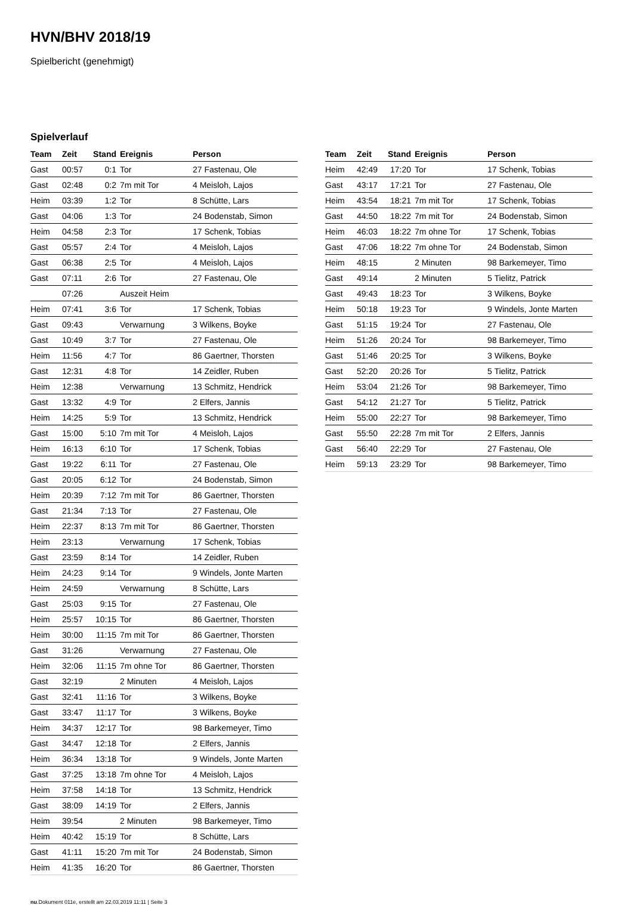HVN/BHV 2018/19
Spielbericht (genehmigt)
Spielverlauf
| Team | Zeit | Stand | Ereignis | Person |
| --- | --- | --- | --- | --- |
| Gast | 00:57 | 0:1 | Tor | 27 Fastenau, Ole |
| Gast | 02:48 | 0:2 | 7m mit Tor | 4 Meisloh, Lajos |
| Heim | 03:39 | 1:2 | Tor | 8 Schütte, Lars |
| Gast | 04:06 | 1:3 | Tor | 24 Bodenstab, Simon |
| Heim | 04:58 | 2:3 | Tor | 17 Schenk, Tobias |
| Gast | 05:57 | 2:4 | Tor | 4 Meisloh, Lajos |
| Gast | 06:38 | 2:5 | Tor | 4 Meisloh, Lajos |
| Gast | 07:11 | 2:6 | Tor | 27 Fastenau, Ole |
| | 07:26 | | Auszeit Heim | |
| Heim | 07:41 | 3:6 | Tor | 17 Schenk, Tobias |
| Gast | 09:43 | | Verwarnung | 3 Wilkens, Boyke |
| Gast | 10:49 | 3:7 | Tor | 27 Fastenau, Ole |
| Heim | 11:56 | 4:7 | Tor | 86 Gaertner, Thorsten |
| Gast | 12:31 | 4:8 | Tor | 14 Zeidler, Ruben |
| Heim | 12:38 | | Verwarnung | 13 Schmitz, Hendrick |
| Gast | 13:32 | 4:9 | Tor | 2 Elfers, Jannis |
| Heim | 14:25 | 5:9 | Tor | 13 Schmitz, Hendrick |
| Gast | 15:00 | 5:10 | 7m mit Tor | 4 Meisloh, Lajos |
| Heim | 16:13 | 6:10 | Tor | 17 Schenk, Tobias |
| Gast | 19:22 | 6:11 | Tor | 27 Fastenau, Ole |
| Gast | 20:05 | 6:12 | Tor | 24 Bodenstab, Simon |
| Heim | 20:39 | 7:12 | 7m mit Tor | 86 Gaertner, Thorsten |
| Gast | 21:34 | 7:13 | Tor | 27 Fastenau, Ole |
| Heim | 22:37 | 8:13 | 7m mit Tor | 86 Gaertner, Thorsten |
| Heim | 23:13 | | Verwarnung | 17 Schenk, Tobias |
| Gast | 23:59 | 8:14 | Tor | 14 Zeidler, Ruben |
| Heim | 24:23 | 9:14 | Tor | 9 Windels, Jonte Marten |
| Heim | 24:59 | | Verwarnung | 8 Schütte, Lars |
| Gast | 25:03 | 9:15 | Tor | 27 Fastenau, Ole |
| Heim | 25:57 | 10:15 | Tor | 86 Gaertner, Thorsten |
| Heim | 30:00 | 11:15 | 7m mit Tor | 86 Gaertner, Thorsten |
| Gast | 31:26 | | Verwarnung | 27 Fastenau, Ole |
| Heim | 32:06 | 11:15 | 7m ohne Tor | 86 Gaertner, Thorsten |
| Gast | 32:19 | | 2 Minuten | 4 Meisloh, Lajos |
| Gast | 32:41 | 11:16 | Tor | 3 Wilkens, Boyke |
| Gast | 33:47 | 11:17 | Tor | 3 Wilkens, Boyke |
| Heim | 34:37 | 12:17 | Tor | 98 Barkemeyer, Timo |
| Gast | 34:47 | 12:18 | Tor | 2 Elfers, Jannis |
| Heim | 36:34 | 13:18 | Tor | 9 Windels, Jonte Marten |
| Gast | 37:25 | 13:18 | 7m ohne Tor | 4 Meisloh, Lajos |
| Heim | 37:58 | 14:18 | Tor | 13 Schmitz, Hendrick |
| Gast | 38:09 | 14:19 | Tor | 2 Elfers, Jannis |
| Heim | 39:54 | | 2 Minuten | 98 Barkemeyer, Timo |
| Heim | 40:42 | 15:19 | Tor | 8 Schütte, Lars |
| Gast | 41:11 | 15:20 | 7m mit Tor | 24 Bodenstab, Simon |
| Heim | 41:35 | 16:20 | Tor | 86 Gaertner, Thorsten |
| Team | Zeit | Stand | Ereignis | Person |
| --- | --- | --- | --- | --- |
| Heim | 42:49 | 17:20 | Tor | 17 Schenk, Tobias |
| Gast | 43:17 | 17:21 | Tor | 27 Fastenau, Ole |
| Heim | 43:54 | 18:21 | 7m mit Tor | 17 Schenk, Tobias |
| Gast | 44:50 | 18:22 | 7m mit Tor | 24 Bodenstab, Simon |
| Heim | 46:03 | 18:22 | 7m ohne Tor | 17 Schenk, Tobias |
| Gast | 47:06 | 18:22 | 7m ohne Tor | 24 Bodenstab, Simon |
| Heim | 48:15 | | 2 Minuten | 98 Barkemeyer, Timo |
| Gast | 49:14 | | 2 Minuten | 5 Tielitz, Patrick |
| Gast | 49:43 | 18:23 | Tor | 3 Wilkens, Boyke |
| Heim | 50:18 | 19:23 | Tor | 9 Windels, Jonte Marten |
| Gast | 51:15 | 19:24 | Tor | 27 Fastenau, Ole |
| Heim | 51:26 | 20:24 | Tor | 98 Barkemeyer, Timo |
| Gast | 51:46 | 20:25 | Tor | 3 Wilkens, Boyke |
| Gast | 52:20 | 20:26 | Tor | 5 Tielitz, Patrick |
| Heim | 53:04 | 21:26 | Tor | 98 Barkemeyer, Timo |
| Gast | 54:12 | 21:27 | Tor | 5 Tielitz, Patrick |
| Heim | 55:00 | 22:27 | Tor | 98 Barkemeyer, Timo |
| Gast | 55:50 | 22:28 | 7m mit Tor | 2 Elfers, Jannis |
| Gast | 56:40 | 22:29 | Tor | 27 Fastenau, Ole |
| Heim | 59:13 | 23:29 | Tor | 98 Barkemeyer, Timo |
nu.Dokument 011e, erstellt am 22.03.2019 11:11 | Seite 3